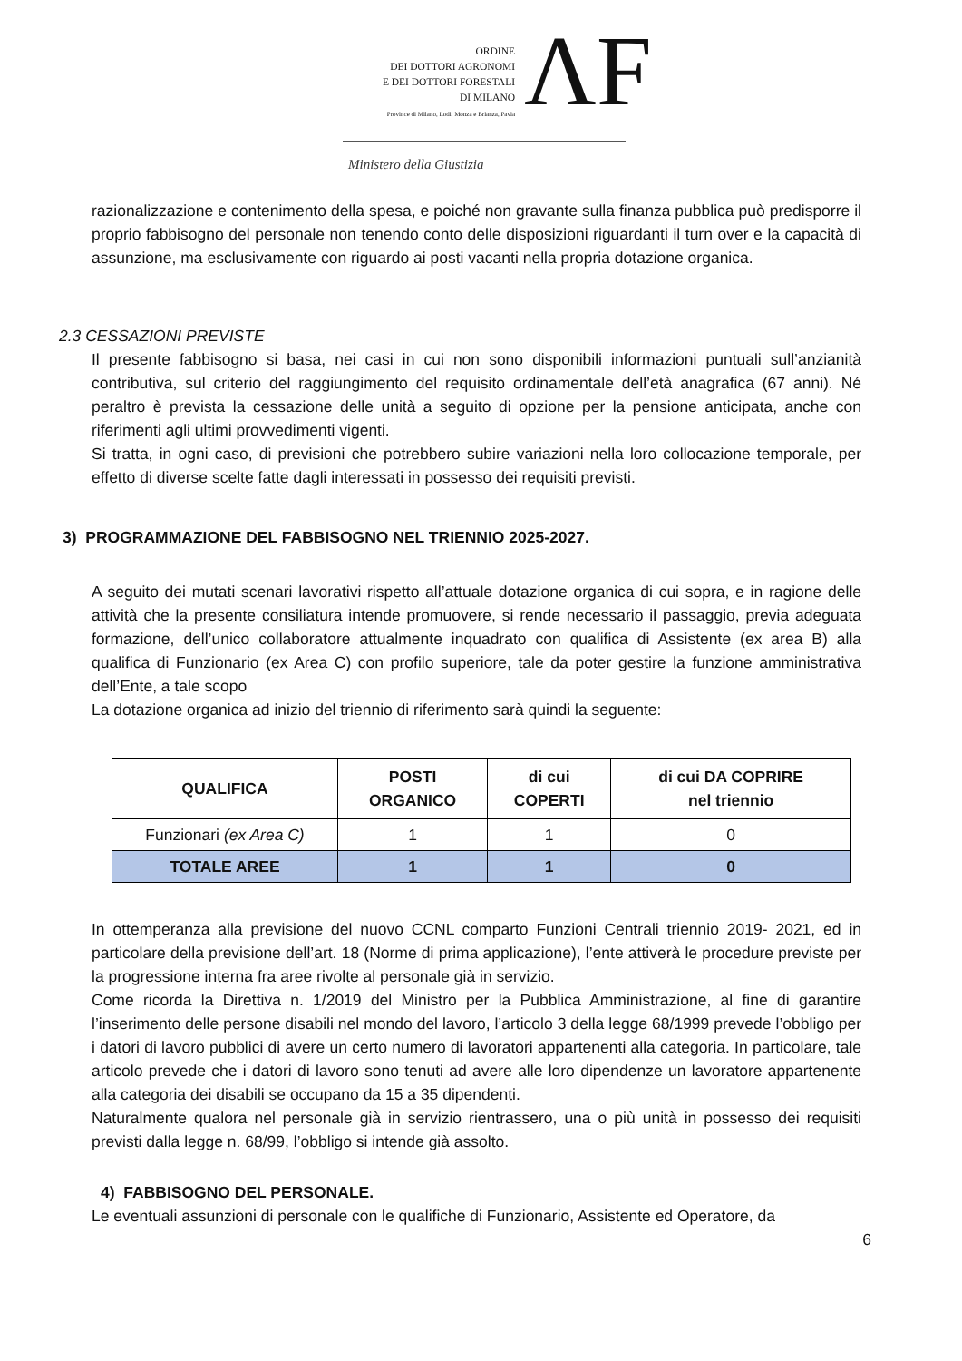ORDINE
DEI DOTTORI AGRONOMI
E DEI DOTTORI FORESTALI
DI MILANO
Province di Milano, Lodi, Monza e Brianza, Pavia
ΛF
Ministero della Giustizia
razionalizzazione e contenimento della spesa, e poiché non gravante sulla finanza pubblica può predisporre il proprio fabbisogno del personale non tenendo conto delle disposizioni riguardanti il turn over e la capacità di assunzione, ma esclusivamente con riguardo ai posti vacanti nella propria dotazione organica.
2.3 CESSAZIONI PREVISTE
Il presente fabbisogno si basa, nei casi in cui non sono disponibili informazioni puntuali sull’anzianità contributiva, sul criterio del raggiungimento del requisito ordinamentale dell’età anagrafica (67 anni). Né peraltro è prevista la cessazione delle unità a seguito di opzione per la pensione anticipata, anche con riferimenti agli ultimi provvedimenti vigenti.
Si tratta, in ogni caso, di previsioni che potrebbero subire variazioni nella loro collocazione temporale, per effetto di diverse scelte fatte dagli interessati in possesso dei requisiti previsti.
3) PROGRAMMAZIONE DEL FABBISOGNO NEL TRIENNIO 2025-2027.
A seguito dei mutati scenari lavorativi rispetto all’attuale dotazione organica di cui sopra, e in ragione delle attività che la presente consiliatura intende promuovere, si rende necessario il passaggio, previa adeguata formazione, dell’unico collaboratore attualmente inquadrato con qualifica di Assistente (ex area B) alla qualifica di Funzionario (ex Area C) con profilo superiore, tale da poter gestire la funzione amministrativa dell’Ente, a tale scopo
La dotazione organica ad inizio del triennio di riferimento sarà quindi la seguente:
| QUALIFICA | POSTI ORGANICO | di cui COPERTI | di cui DA COPRIRE nel triennio |
| --- | --- | --- | --- |
| Funzionari (ex Area C) | 1 | 1 | 0 |
| TOTALE AREE | 1 | 1 | 0 |
In ottemperanza alla previsione del nuovo CCNL comparto Funzioni Centrali triennio 2019- 2021, ed in particolare della previsione dell’art. 18 (Norme di prima applicazione), l’ente attiverà le procedure previste per la progressione interna fra aree rivolte al personale già in servizio.
Come ricorda la Direttiva n. 1/2019 del Ministro per la Pubblica Amministrazione, al fine di garantire l’inserimento delle persone disabili nel mondo del lavoro, l’articolo 3 della legge 68/1999 prevede l’obbligo per i datori di lavoro pubblici di avere un certo numero di lavoratori appartenenti alla categoria. In particolare, tale articolo prevede che i datori di lavoro sono tenuti ad avere alle loro dipendenze un lavoratore appartenente alla categoria dei disabili se occupano da 15 a 35 dipendenti.
Naturalmente qualora nel personale già in servizio rientrassero, una o più unità in possesso dei requisiti previsti dalla legge n. 68/99, l’obbligo si intende già assolto.
4) FABBISOGNO DEL PERSONALE.
Le eventuali assunzioni di personale con le qualifiche di Funzionario, Assistente ed Operatore, da
6